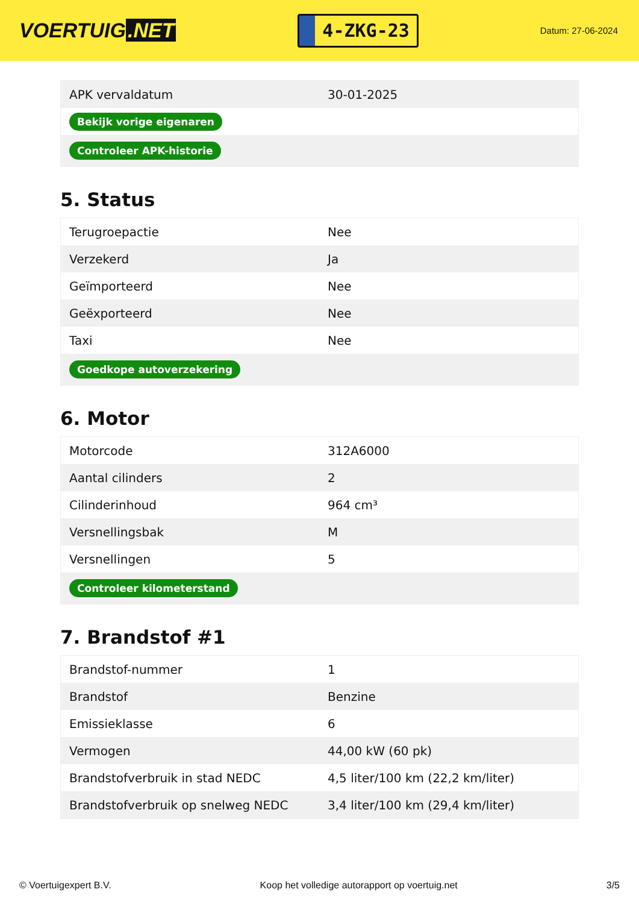VOERTUIG.NET
4-ZKG-23
Datum: 27-06-2024
| APK vervaldatum | 30-01-2025 |
| Bekijk vorige eigenaren | |
| Controleer APK-historie | |
5. Status
| Terugroepactie | Nee |
| Verzekerd | Ja |
| Geïmporteerd | Nee |
| Geëxporteerd | Nee |
| Taxi | Nee |
| Goedkope autoverzekering | |
6. Motor
| Motorcode | 312A6000 |
| Aantal cilinders | 2 |
| Cilinderinhoud | 964 cm³ |
| Versnellingsbak | M |
| Versnellingen | 5 |
| Controleer kilometerstand | |
7. Brandstof #1
| Brandstof-nummer | 1 |
| Brandstof | Benzine |
| Emissieklasse | 6 |
| Vermogen | 44,00 kW (60 pk) |
| Brandstofverbruik in stad NEDC | 4,5 liter/100 km (22,2 km/liter) |
| Brandstofverbruik op snelweg NEDC | 3,4 liter/100 km (29,4 km/liter) |
© Voertuigexpert B.V. Koop het volledige autorapport op voertuig.net 3/5